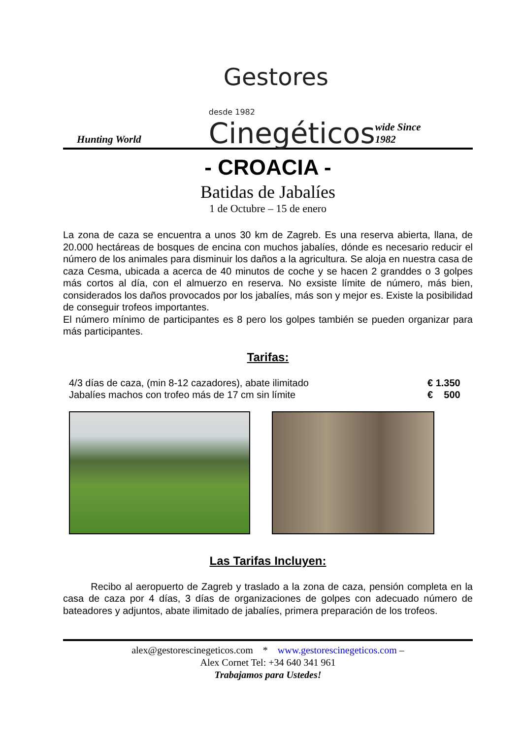Hunting World
Gestores
desde 1982 Cinegéticos
wide Since 1982
- CROACIA -
Batidas de Jabalíes
1 de Octubre – 15 de enero
La zona de caza se encuentra a unos 30 km de Zagreb. Es una reserva abierta, llana, de 20.000 hectáreas de bosques de encina con muchos jabalíes, dónde es necesario reducir el número de los animales para disminuir los daños a la agricultura. Se aloja en nuestra casa de caza Cesma, ubicada a acerca de 40 minutos de coche y se hacen 2 granddes o 3 golpes más cortos al día, con el almuerzo en reserva. No exsiste límite de número, más bien, considerados los daños provocados por los jabalíes, más son y mejor es. Existe la posibilidad de conseguir trofeos importantes.
El número mínimo de participantes es 8 pero los golpes también se pueden organizar para más participantes.
Tarifas:
4/3 días de caza, (min 8-12 cazadores), abate ilimitado € 1.350
Jabalíes machos con trofeo más de 17 cm sin límite € 500
Las Tarifas Incluyen:
Recibo al aeropuerto de Zagreb y traslado a la zona de caza, pensión completa en la casa de caza por 4 días, 3 días de organizaciones de golpes con adecuado número de bateadores y adjuntos, abate ilimitado de jabalíes, primera preparación de los trofeos.
alex@gestorescinegeticos.com * www.gestorescinegeticos.com –
Alex Cornet Tel: +34 640 341 961
Trabajamos para Ustedes!